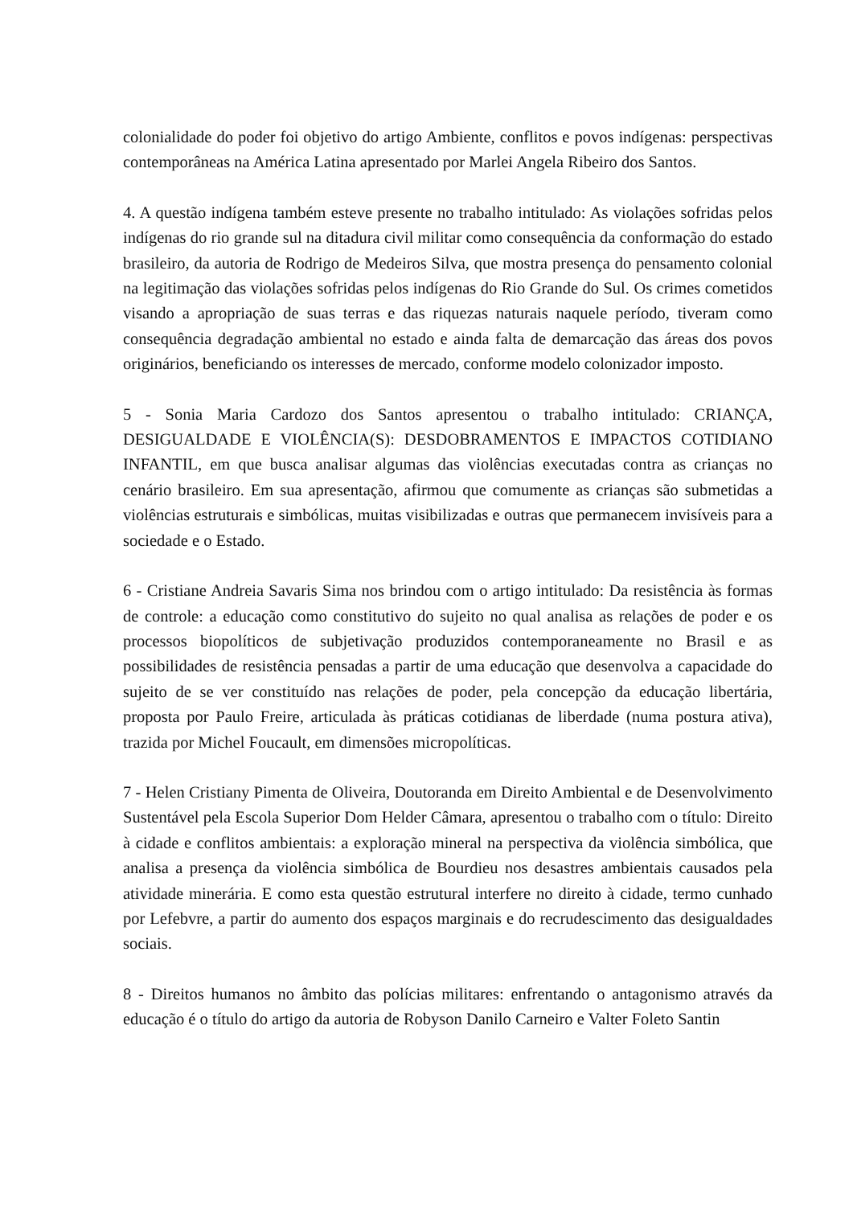colonialidade do poder foi objetivo do artigo Ambiente, conflitos e povos indígenas: perspectivas contemporâneas na América Latina apresentado por Marlei Angela Ribeiro dos Santos.
4. A questão indígena também esteve presente no trabalho intitulado: As violações sofridas pelos indígenas do rio grande sul na ditadura civil militar como consequência da conformação do estado brasileiro, da autoria de Rodrigo de Medeiros Silva, que mostra presença do pensamento colonial na legitimação das violações sofridas pelos indígenas do Rio Grande do Sul. Os crimes cometidos visando a apropriação de suas terras e das riquezas naturais naquele período, tiveram como consequência degradação ambiental no estado e ainda falta de demarcação das áreas dos povos originários, beneficiando os interesses de mercado, conforme modelo colonizador imposto.
5 - Sonia Maria Cardozo dos Santos apresentou o trabalho intitulado: CRIANÇA, DESIGUALDADE E VIOLÊNCIA(S): DESDOBRAMENTOS E IMPACTOS COTIDIANO INFANTIL, em que busca analisar algumas das violências executadas contra as crianças no cenário brasileiro. Em sua apresentação, afirmou que comumente as crianças são submetidas a violências estruturais e simbólicas, muitas visibilizadas e outras que permanecem invisíveis para a sociedade e o Estado.
6 - Cristiane Andreia Savaris Sima nos brindou com o artigo intitulado: Da resistência às formas de controle: a educação como constitutivo do sujeito no qual analisa as relações de poder e os processos biopolíticos de subjetivação produzidos contemporaneamente no Brasil e as possibilidades de resistência pensadas a partir de uma educação que desenvolva a capacidade do sujeito de se ver constituído nas relações de poder, pela concepção da educação libertária, proposta por Paulo Freire, articulada às práticas cotidianas de liberdade (numa postura ativa), trazida por Michel Foucault, em dimensões micropolíticas.
7 - Helen Cristiany Pimenta de Oliveira, Doutoranda em Direito Ambiental e de Desenvolvimento Sustentável pela Escola Superior Dom Helder Câmara, apresentou o trabalho com o título: Direito à cidade e conflitos ambientais: a exploração mineral na perspectiva da violência simbólica, que analisa a presença da violência simbólica de Bourdieu nos desastres ambientais causados pela atividade minerária. E como esta questão estrutural interfere no direito à cidade, termo cunhado por Lefebvre, a partir do aumento dos espaços marginais e do recrudescimento das desigualdades sociais.
8 - Direitos humanos no âmbito das polícias militares: enfrentando o antagonismo através da educação é o título do artigo da autoria de Robyson Danilo Carneiro e Valter Foleto Santin